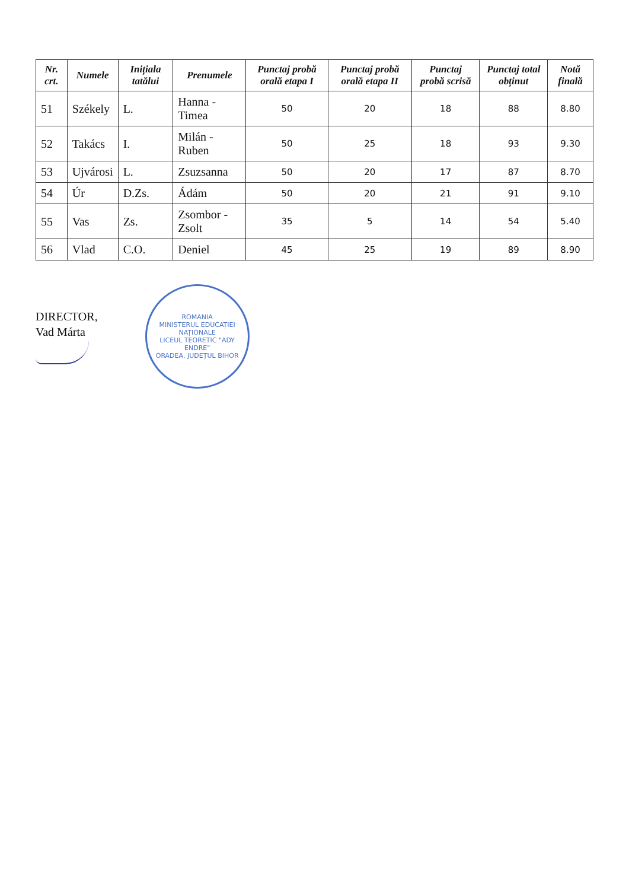| Nr. crt. | Numele | Inițiala tatălui | Prenumele | Punctaj probă orală etapa I | Punctaj probă orală etapa II | Punctaj probă scrisă | Punctaj total obținut | Notă finală |
| --- | --- | --- | --- | --- | --- | --- | --- | --- |
| 51 | Székely | L. | Hanna - Timea | 50 | 20 | 18 | 88 | 8.80 |
| 52 | Takács | I. | Milán - Ruben | 50 | 25 | 18 | 93 | 9.30 |
| 53 | Ujvárosi | L. | Zsuzsanna | 50 | 20 | 17 | 87 | 8.70 |
| 54 | Úr | D.Zs. | Ádám | 50 | 20 | 21 | 91 | 9.10 |
| 55 | Vas | Zs. | Zsombor - Zsolt | 35 | 5 | 14 | 54 | 5.40 |
| 56 | Vlad | C.O. | Deniel | 45 | 25 | 19 | 89 | 8.90 |
DIRECTOR,
Vad Márta
ROMANIA
MINISTERUL EDUCAȚIEI NAȚIONALE
LICEUL TEORETIC "ADY ENDRE"
ORADEA, JUDEȚUL BIHOR